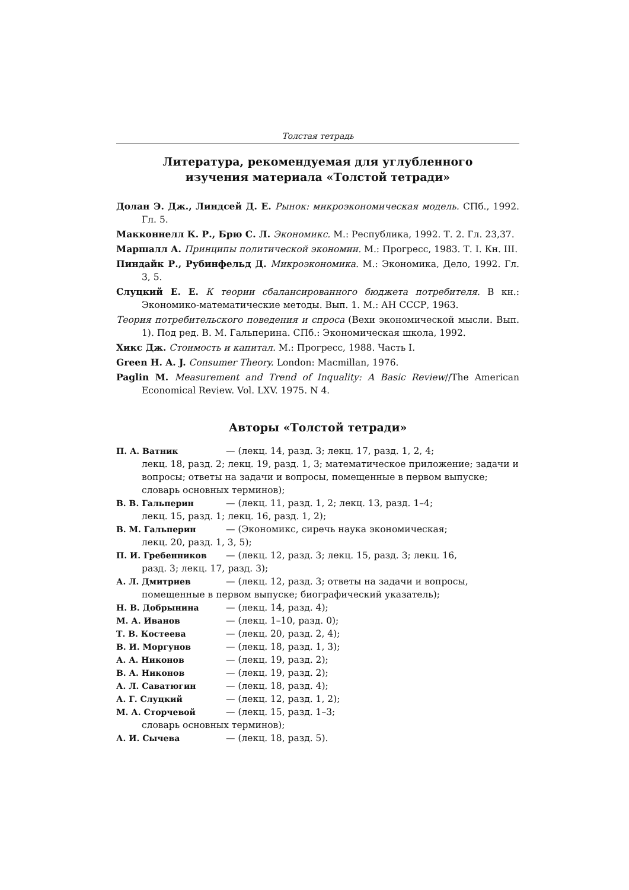Толстая тетрадь
Литература, рекомендуемая для углубленного
изучения материала «Толстой тетради»
Долан Э. Дж., Линдсей Д. Е. Рынок: микроэкономическая модель. СПб., 1992. Гл. 5.
Макконнелл К. Р., Брю С. Л. Экономикс. М.: Республика, 1992. Т. 2. Гл. 23,37.
Маршалл А. Принципы политической экономии. М.: Прогресс, 1983. Т. I. Кн. III.
Пиндайк Р., Рубинфельд Д. Микроэкономика. М.: Экономика, Дело, 1992. Гл. 3, 5.
Слуцкий Е. Е. К теории сбалансированного бюджета потребителя. В кн.: Экономико-математические методы. Вып. 1. М.: АН СССР, 1963.
Теория потребительского поведения и спроса (Вехи экономической мысли. Вып. 1). Под ред. В. М. Гальперина. СПб.: Экономическая школа, 1992.
Хикс Дж. Стоимость и капитал. М.: Прогресс, 1988. Часть I.
Green H. A. J. Consumer Theory. London: Macmillan, 1976.
Paglin M. Measurement and Trend of Inquality: A Basic Review//The American Economical Review. Vol. LXV. 1975. N 4.
Авторы «Толстой тетради»
П. А. Ватник — (лекц. 14, разд. 3; лекц. 17, разд. 1, 2, 4;
лекц. 18, разд. 2; лекц. 19, разд. 1, 3; математическое приложение; задачи и вопросы; ответы на задачи и вопросы, помещенные в первом выпуске; словарь основных терминов);
В. В. Гальперин — (лекц. 11, разд. 1, 2; лекц. 13, разд. 1–4;
лекц. 15, разд. 1; лекц. 16, разд. 1, 2);
В. М. Гальперин — (Экономикс, сиречь наука экономическая;
лекц. 20, разд. 1, 3, 5);
П. И. Гребенников — (лекц. 12, разд. 3; лекц. 15, разд. 3; лекц. 16,
разд. 3; лекц. 17, разд. 3);
А. Л. Дмитриев — (лекц. 12, разд. 3; ответы на задачи и вопросы,
помещенные в первом выпуске; биографический указатель);
Н. В. Добрынина — (лекц. 14, разд. 4);
М. А. Иванов — (лекц. 1–10, разд. 0);
Т. В. Костеева — (лекц. 20, разд. 2, 4);
В. И. Моргунов — (лекц. 18, разд. 1, 3);
А. А. Никонов — (лекц. 19, разд. 2);
В. А. Никонов — (лекц. 19, разд. 2);
А. Л. Саватюгин — (лекц. 18, разд. 4);
А. Г. Слуцкий — (лекц. 12, разд. 1, 2);
М. А. Сторчевой — (лекц. 15, разд. 1–3;
словарь основных терминов);
А. И. Сычева — (лекц. 18, разд. 5).